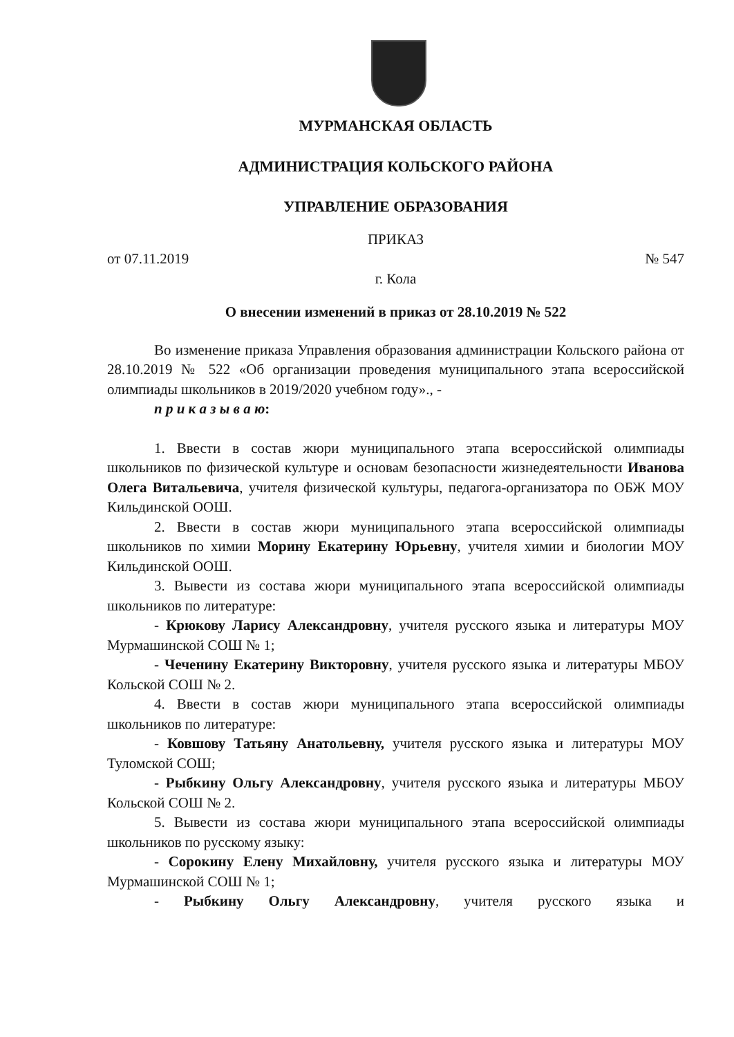МУРМАНСКАЯ ОБЛАСТЬ
АДМИНИСТРАЦИЯ КОЛЬСКОГО РАЙОНА
УПРАВЛЕНИЕ ОБРАЗОВАНИЯ
ПРИКАЗ
от 07.11.2019 № 547
г. Кола
О внесении изменений в приказ от 28.10.2019 № 522
Во изменение приказа Управления образования администрации Кольского района от 28.10.2019 № 522 «Об организации проведения муниципального этапа всероссийской олимпиады школьников в 2019/2020 учебном году»., -
п р и к а з ы в а ю:
1. Ввести в состав жюри муниципального этапа всероссийской олимпиады школьников по физической культуре и основам безопасности жизнедеятельности Иванова Олега Витальевича, учителя физической культуры, педагога-организатора по ОБЖ МОУ Кильдинской ООШ.
2. Ввести в состав жюри муниципального этапа всероссийской олимпиады школьников по химии Морину Екатерину Юрьевну, учителя химии и биологии МОУ Кильдинской ООШ.
3. Вывести из состава жюри муниципального этапа всероссийской олимпиады школьников по литературе:
- Крюкову Ларису Александровну, учителя русского языка и литературы МОУ Мурмашинской СОШ № 1;
- Чеченину Екатерину Викторовну, учителя русского языка и литературы МБОУ Кольской СОШ № 2.
4. Ввести в состав жюри муниципального этапа всероссийской олимпиады школьников по литературе:
- Ковшову Татьяну Анатольевну, учителя русского языка и литературы МОУ Туломской СОШ;
- Рыбкину Ольгу Александровну, учителя русского языка и литературы МБОУ Кольской СОШ № 2.
5. Вывести из состава жюри муниципального этапа всероссийской олимпиады школьников по русскому языку:
- Сорокину Елену Михайловну, учителя русского языка и литературы МОУ Мурмашинской СОШ № 1;
- Рыбкину Ольгу Александровну, учителя русского языка и